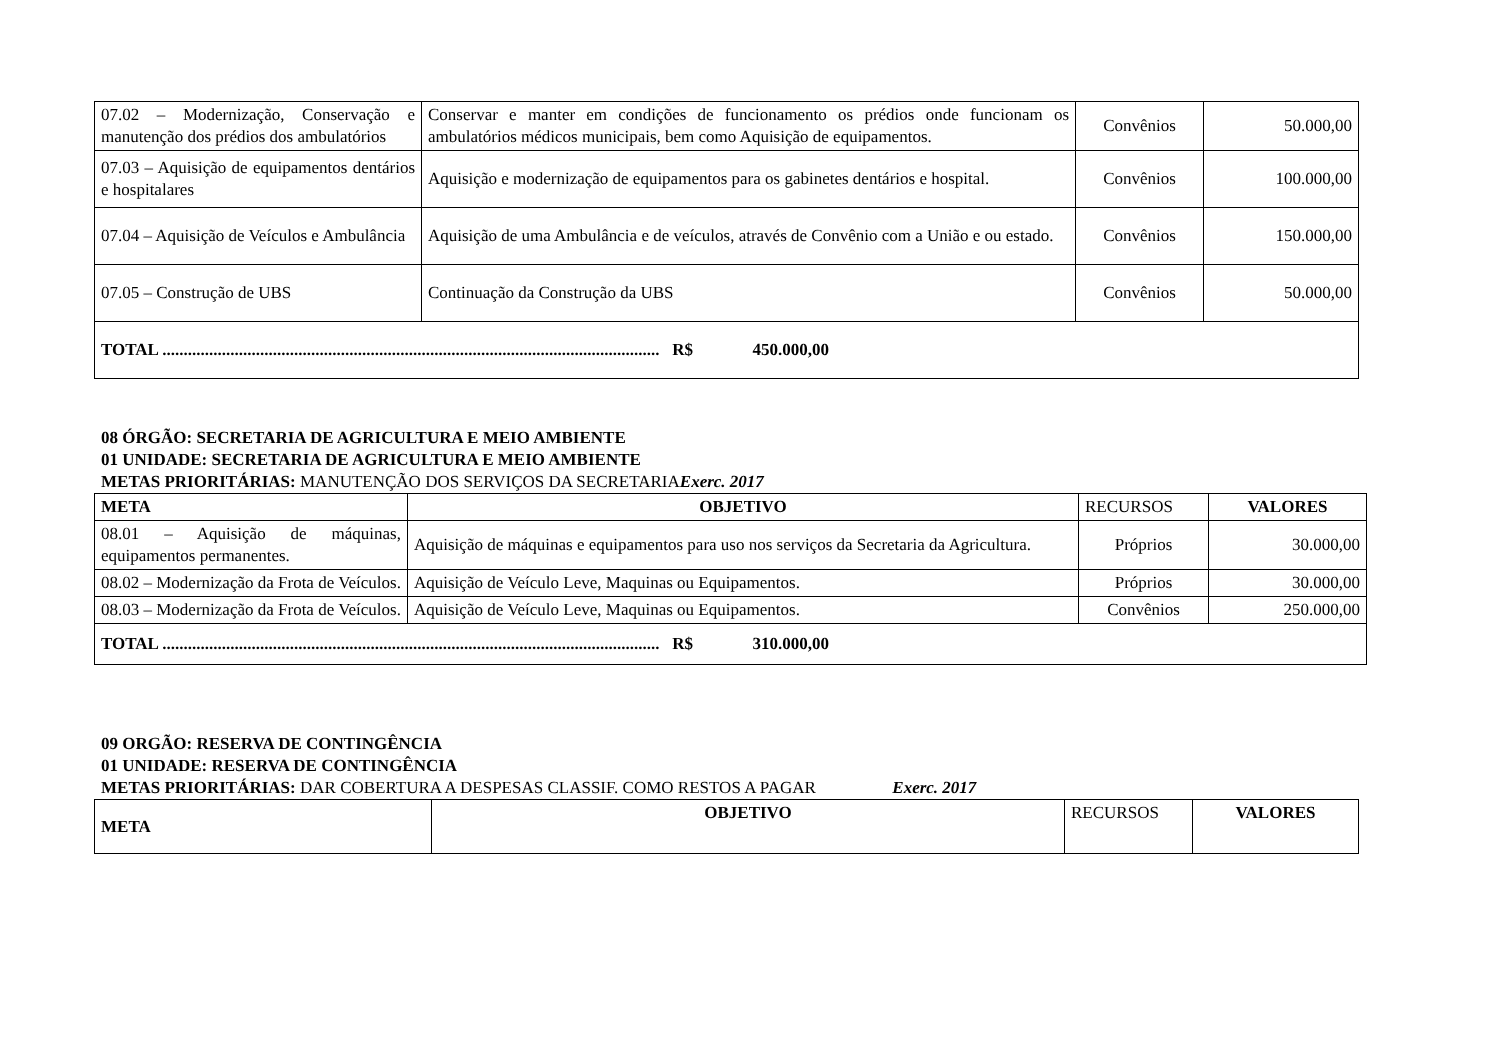| 07.02 – Modernização, Conservação e manutenção dos prédios dos ambulatórios | Conservar e manter em condições de funcionamento os prédios onde funcionam os ambulatórios médicos municipais, bem como Aquisição de equipamentos. | Convênios | 50.000,00 |
| 07.03 – Aquisição de equipamentos dentários e hospitalares | Aquisição e modernização de equipamentos para os gabinetes dentários e hospital. | Convênios | 100.000,00 |
| 07.04 – Aquisição de Veículos e Ambulância | Aquisição de uma Ambulância e de veículos, através de Convênio com a União e ou estado. | Convênios | 150.000,00 |
| 07.05 – Construção de UBS | Continuação da Construção da UBS | Convênios | 50.000,00 |
| TOTAL ..................................................................................................................... R$ 450.000,00 | | | |
08 ÓRGÃO: SECRETARIA DE AGRICULTURA E MEIO AMBIENTE
01 UNIDADE: SECRETARIA DE AGRICULTURA E MEIO AMBIENTE
METAS PRIORITÁRIAS: MANUTENÇÃO DOS SERVIÇOS DA SECRETARIA Exerc. 2017
| META | OBJETIVO | RECURSOS | VALORES |
| 08.01 – Aquisição de máquinas, equipamentos permanentes. | Aquisição de máquinas e equipamentos para uso nos serviços da Secretaria da Agricultura. | Próprios | 30.000,00 |
| 08.02 – Modernização da Frota de Veículos. | Aquisição de Veículo Leve, Maquinas ou Equipamentos. | Próprios | 30.000,00 |
| 08.03 – Modernização da Frota de Veículos. | Aquisição de Veículo Leve, Maquinas ou Equipamentos. | Convênios | 250.000,00 |
| TOTAL ..................................................................................................................... R$ 310.000,00 | | | |
09 ORGÃO: RESERVA DE CONTINGÊNCIA
01 UNIDADE: RESERVA DE CONTINGÊNCIA
METAS PRIORITÁRIAS: DAR COBERTURA A DESPESAS CLASSIF. COMO RESTOS A PAGAR Exerc. 2017
| META | OBJETIVO | RECURSOS | VALORES |